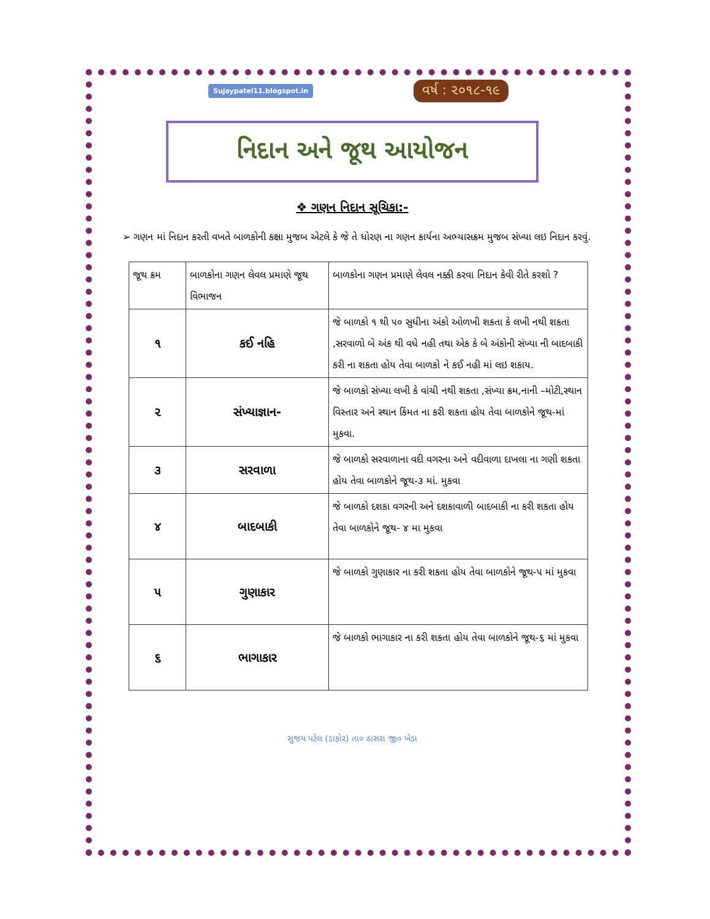Sujaypatel11.blogspot.in વર્ષ : ૨૦૧૮-૧૯
નિદાન અને જૂથ આયોજન
❖ ગણન નિદાન સૂચિકા:-
➢ ગણન માં નિદાન કરતી વખતે બાળકોની કક્ષા મુજબ એટલે કે જે તે ધોરણ ના ગણન કાર્યના અભ્યાસક્રમ મુજબ સંખ્યા લઇ નિદાન કરવું.
| જૂથ ક્રમ | બાળકોના ગણન લેવલ પ્રમાણે જૂથ વિભાજન | બાળકોના ગણન પ્રમાણે લેવલ નક્કી કરવા નિદાન કેવી રીતે કરશો ? |
| --- | --- | --- |
| ૧ | કઈ નહિ | જે બાળકો ૧ થી ૫૦ સુધીના અંકો ઓળખી શકતા કે લખી નથી શકતા ,સરવાળો બે અંક થી વધે નહી તથા એક કે બે અંકોની સંખ્યા ની બાદબાકી કરી ના શકતા હોય તેવા બાળકો ને કઈ નહી માં લઇ શકાય. |
| ૨ | સંખ્યાજ્ઞાન- | જે બાળકો સંખ્યા લખી કે વાંચી નથી શકતા ,સંખ્યા ક્રમ,નાની –મોટી,સ્થાન વિસ્તાર અને સ્થાન કિંમત ના કરી શકતા હોય તેવા બાળકોને જૂથ-માં મુકવા. |
| ૩ | સરવાળા | જે બાળકો સરવાળાના વદી વગરના અને વદીવાળા દાખલા ના ગણી શકતા હોય તેવા બાળકોને જૂથ-૩ માં. મુકવા |
| ૪ | બાદબાકી | જે બાળકો દશકા વગરની અને દશકાવાળી બાદબાકી ના કરી શકતા હોય તેવા બાળકોને જૂથ- ૪ મા મુકવા |
| ૫ | ગુણાકાર | જે બાળકો ગુણાકાર ના કરી શકતા હોય તેવા બાળકોને જૂથ-૫ માં મુકવા |
| ૬ | ભાગાકાર | જે બાળકો ભાગાકાર ના કરી શકતા હોય તેવા બાળકોને જૂથ-૬ માં મુકવા |
સુજય પટેલ (ડાકોર) તા૦ ઠાસરા જી૦ ખેડા